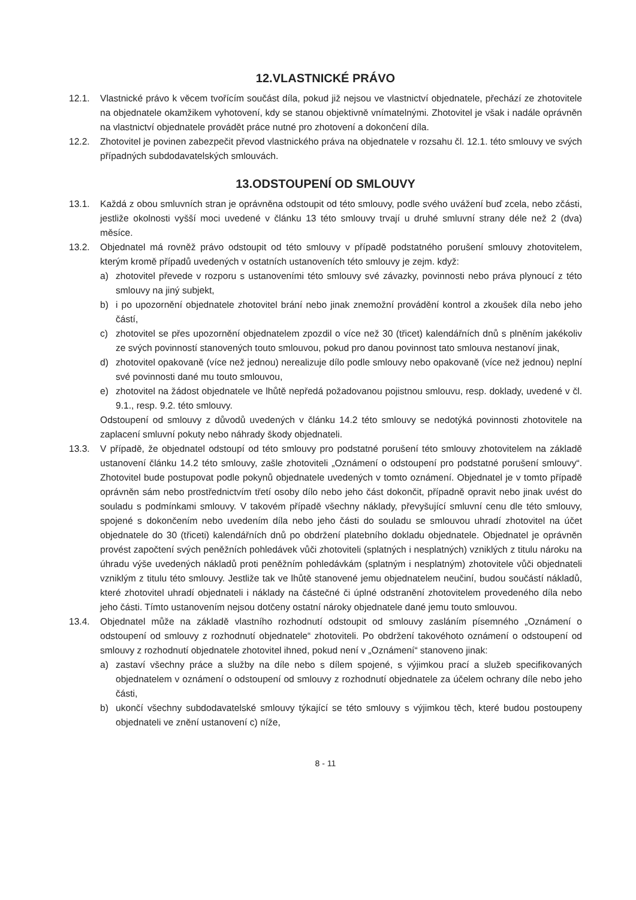12.VLASTNICKÉ PRÁVO
12.1. Vlastnické právo k věcem tvořícím součást díla, pokud již nejsou ve vlastnictví objednatele, přechází ze zhotovitele na objednatele okamžikem vyhotovení, kdy se stanou objektivně vnímatelnými. Zhotovitel je však i nadále oprávněn na vlastnictví objednatele provádět práce nutné pro zhotovení a dokončení díla.
12.2. Zhotovitel je povinen zabezpečit převod vlastnického práva na objednatele v rozsahu čl. 12.1. této smlouvy ve svých případných subdodavatelských smlouvách.
13.ODSTOUPENÍ OD SMLOUVY
13.1. Každá z obou smluvních stran je oprávněna odstoupit od této smlouvy, podle svého uvážení buď zcela, nebo zčásti, jestliže okolnosti vyšší moci uvedené v článku 13 této smlouvy trvají u druhé smluvní strany déle než 2 (dva) měsíce.
13.2. Objednatel má rovněž právo odstoupit od této smlouvy v případě podstatného porušení smlouvy zhotovitelem, kterým kromě případů uvedených v ostatních ustanoveních této smlouvy je zejm. když:
a) zhotovitel převede v rozporu s ustanoveními této smlouvy své závazky, povinnosti nebo práva plynoucí z této smlouvy na jiný subjekt,
b) i po upozornění objednatele zhotovitel brání nebo jinak znemožní provádění kontrol a zkoušek díla nebo jeho částí,
c) zhotovitel se přes upozornění objednatelem zpozdil o více než 30 (třicet) kalendářních dnů s plněním jakékoliv ze svých povinností stanovených touto smlouvou, pokud pro danou povinnost tato smlouva nestanoví jinak,
d) zhotovitel opakovaně (více než jednou) nerealizuje dílo podle smlouvy nebo opakovaně (více než jednou) neplní své povinnosti dané mu touto smlouvou,
e) zhotovitel na žádost objednatele ve lhůtě nepředá požadovanou pojistnou smlouvu, resp. doklady, uvedené v čl. 9.1., resp. 9.2. této smlouvy.
Odstoupení od smlouvy z důvodů uvedených v článku 14.2 této smlouvy se nedotýká povinnosti zhotovitele na zaplacení smluvní pokuty nebo náhrady škody objednateli.
13.3. V případě, že objednatel odstoupí od této smlouvy pro podstatné porušení této smlouvy zhotovitelem na základě ustanovení článku 14.2 této smlouvy, zašle zhotoviteli „Oznámení o odstoupení pro podstatné porušení smlouvy“. Zhotovitel bude postupovat podle pokynů objednatele uvedených v tomto oznámení. Objednatel je v tomto případě oprávněn sám nebo prostřednictvím třetí osoby dílo nebo jeho část dokončit, případně opravit nebo jinak uvést do souladu s podmínkami smlouvy. V takovém případě všechny náklady, převyšující smluvní cenu dle této smlouvy, spojené s dokončením nebo uvedením díla nebo jeho části do souladu se smlouvou uhradí zhotovitel na účet objednatele do 30 (třiceti) kalendářních dnů po obdržení platebního dokladu objednatele. Objednatel je oprávněn provést započtení svých peněžních pohledávek vůči zhotoviteli (splatných i nesplatných) vzniklých z titulu nároku na úhradu výše uvedených nákladů proti peněžním pohledávkám (splatným i nesplatným) zhotovitele vůči objednateli vzniklým z titulu této smlouvy. Jestliže tak ve lhůtě stanovené jemu objednatelem neučiní, budou součástí nákladů, které zhotovitel uhradí objednateli i náklady na částečné či úplné odstranění zhotovitelem provedeného díla nebo jeho části. Tímto ustanovením nejsou dotčeny ostatní nároky objednatele dané jemu touto smlouvou.
13.4. Objednatel může na základě vlastního rozhodnutí odstoupit od smlouvy zasláním písemného „Oznámení o odstoupení od smlouvy z rozhodnutí objednatele“ zhotoviteli. Po obdržení takovéhoto oznámení o odstoupení od smlouvy z rozhodnutí objednatele zhotovitel ihned, pokud není v „Oznámení“ stanoveno jinak:
a) zastaví všechny práce a služby na díle nebo s dílem spojené, s výjimkou prací a služeb specifikovaných objednatelem v oznámení o odstoupení od smlouvy z rozhodnutí objednatele za účelem ochrany díle nebo jeho části,
b) ukončí všechny subdodavatelské smlouvy týkající se této smlouvy s výjimkou těch, které budou postoupeny objednateli ve znění ustanovení c) níže,
8 - 11